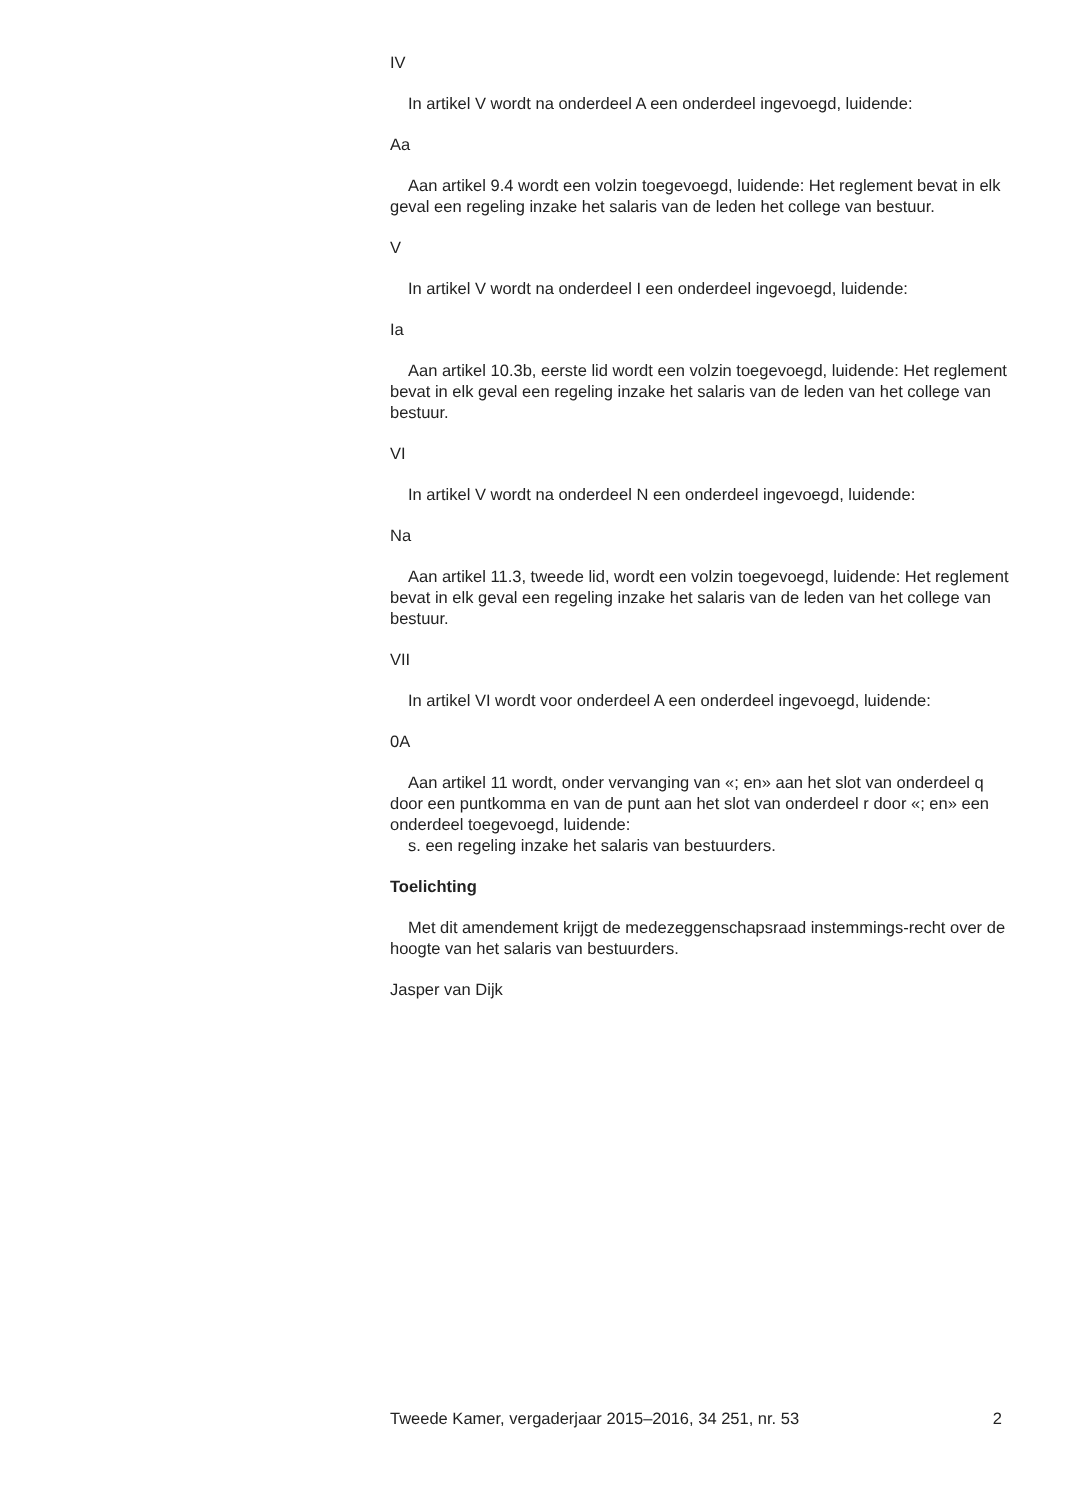IV
In artikel V wordt na onderdeel A een onderdeel ingevoegd, luidende:
Aa
Aan artikel 9.4 wordt een volzin toegevoegd, luidende: Het reglement bevat in elk geval een regeling inzake het salaris van de leden het college van bestuur.
V
In artikel V wordt na onderdeel I een onderdeel ingevoegd, luidende:
Ia
Aan artikel 10.3b, eerste lid wordt een volzin toegevoegd, luidende: Het reglement bevat in elk geval een regeling inzake het salaris van de leden van het college van bestuur.
VI
In artikel V wordt na onderdeel N een onderdeel ingevoegd, luidende:
Na
Aan artikel 11.3, tweede lid, wordt een volzin toegevoegd, luidende: Het reglement bevat in elk geval een regeling inzake het salaris van de leden van het college van bestuur.
VII
In artikel VI wordt voor onderdeel A een onderdeel ingevoegd, luidende:
0A
Aan artikel 11 wordt, onder vervanging van «; en» aan het slot van onderdeel q door een puntkomma en van de punt aan het slot van onderdeel r door «; en» een onderdeel toegevoegd, luidende:
s. een regeling inzake het salaris van bestuurders.
Toelichting
Met dit amendement krijgt de medezeggenschapsraad instemmings-recht over de hoogte van het salaris van bestuurders.
Jasper van Dijk
Tweede Kamer, vergaderjaar 2015–2016, 34 251, nr. 53 2